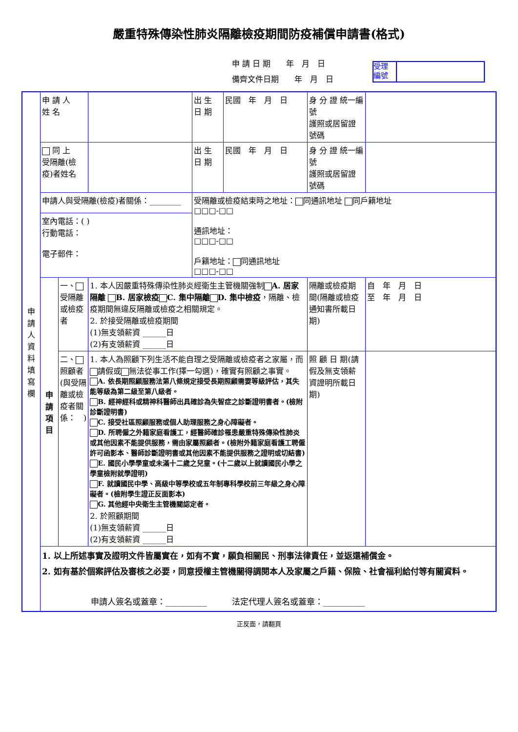嚴重特殊傳染性肺炎隔離檢疫期間防疫補償申請書(格式)
申 請 日 期　　年　月　日
備齊文件日期　　年　月　日
受理 編號
| 申 請 人 資 料 填 寫 欄 | 申 請 人 姓 名 | | | 出 生 日 期 | 民國 年 月 日 | 身 分 證 統一編號 護照或居留證號碼 | |
| | 同 上 受隔離(檢疫)者姓名 | | | 出 生 日 期 | 民國 年 月 日 | 身 分 證 統一編號 護照或居留證號碼 | |
| | 申請人與受隔離(檢疫)者關係：________ | | | 受隔離或檢疫結束時之地址： 同通訊地址 同戶籍地址 □□□-□□ 通訊地址： □□□-□□ 戶籍地址： 同通訊地址 □□□-□□ | | | |
| | 室內電話：( ) 行動電話： 電子郵件： | | | | | | |
| | 申 請 項 目 | 一、 受隔離或檢疫者 | 1. 本人因嚴重特殊傳染性肺炎經衛生主管機關強制 A. 居家隔離 B. 居家檢疫 C. 集中隔離 D. 集中檢疫 ，隔離、檢疫期間無違反隔離或檢疫之相關規定。 2. 於接受隔離或檢疫期間 (1)無支領薪資 ______日 (2)有支領薪資 ______日 | | | 隔離或檢疫期間(隔離或檢疫通知書所載日期) | 自 年 月 日 至 年 月 日 |
| | | 二、 照顧者(與受隔離或檢疫者關係： ) | 1. 本人為照顧下列生活不能自理之受隔離或檢疫者之家屬，而 請假或 無法從事工作(擇一勾選)，確實有照顧之事實。 A. 依長期照顧服務法第八條規定接受長期照顧需要等級評估，其失能等級為第二級至第八級者。 B. 經神經科或精神科醫師出具確診為失智症之診斷證明書者。(檢附診斷證明書) C. 接受社區照顧服務或個人助理服務之身心障礙者。 D. 所聘僱之外籍家庭看護工，經醫師確診罹患嚴重特殊傳染性肺炎或其他因素不能提供服務，需由家屬照顧者。(檢附外籍家庭看護工聘僱許可函影本、醫師診斷證明書或其他因素不能提供服務之證明或切結書) E. 國民小學學童或未滿十二歲之兒童。(十二歲以上就讀國民小學之學童檢附就學證明) F. 就讀國民中學、高級中等學校或五年制專科學校前三年級之身心障礙者。(檢附學生證正反面影本) G. 其他經中央衛生主管機關認定者。 2. 於照顧期間 (1)無支領薪資 ______日 (2)有支領薪資 ______日 | | | 照 顧 日 期(請假及無支領薪資證明所載日期) | |
| | 1. 以上所述事實及證明文件皆屬實在，如有不實，願負相關民、刑事法律責任，並返還補償金。 2. 如有基於個案評估及審核之必要，同意授權主管機關得調閱本人及家屬之戶籍、保險、社會福利給付等有關資料。 申請人簽名或蓋章：__________ 法定代理人簽名或蓋章：__________ | | | | | | |
正反面，請翻頁